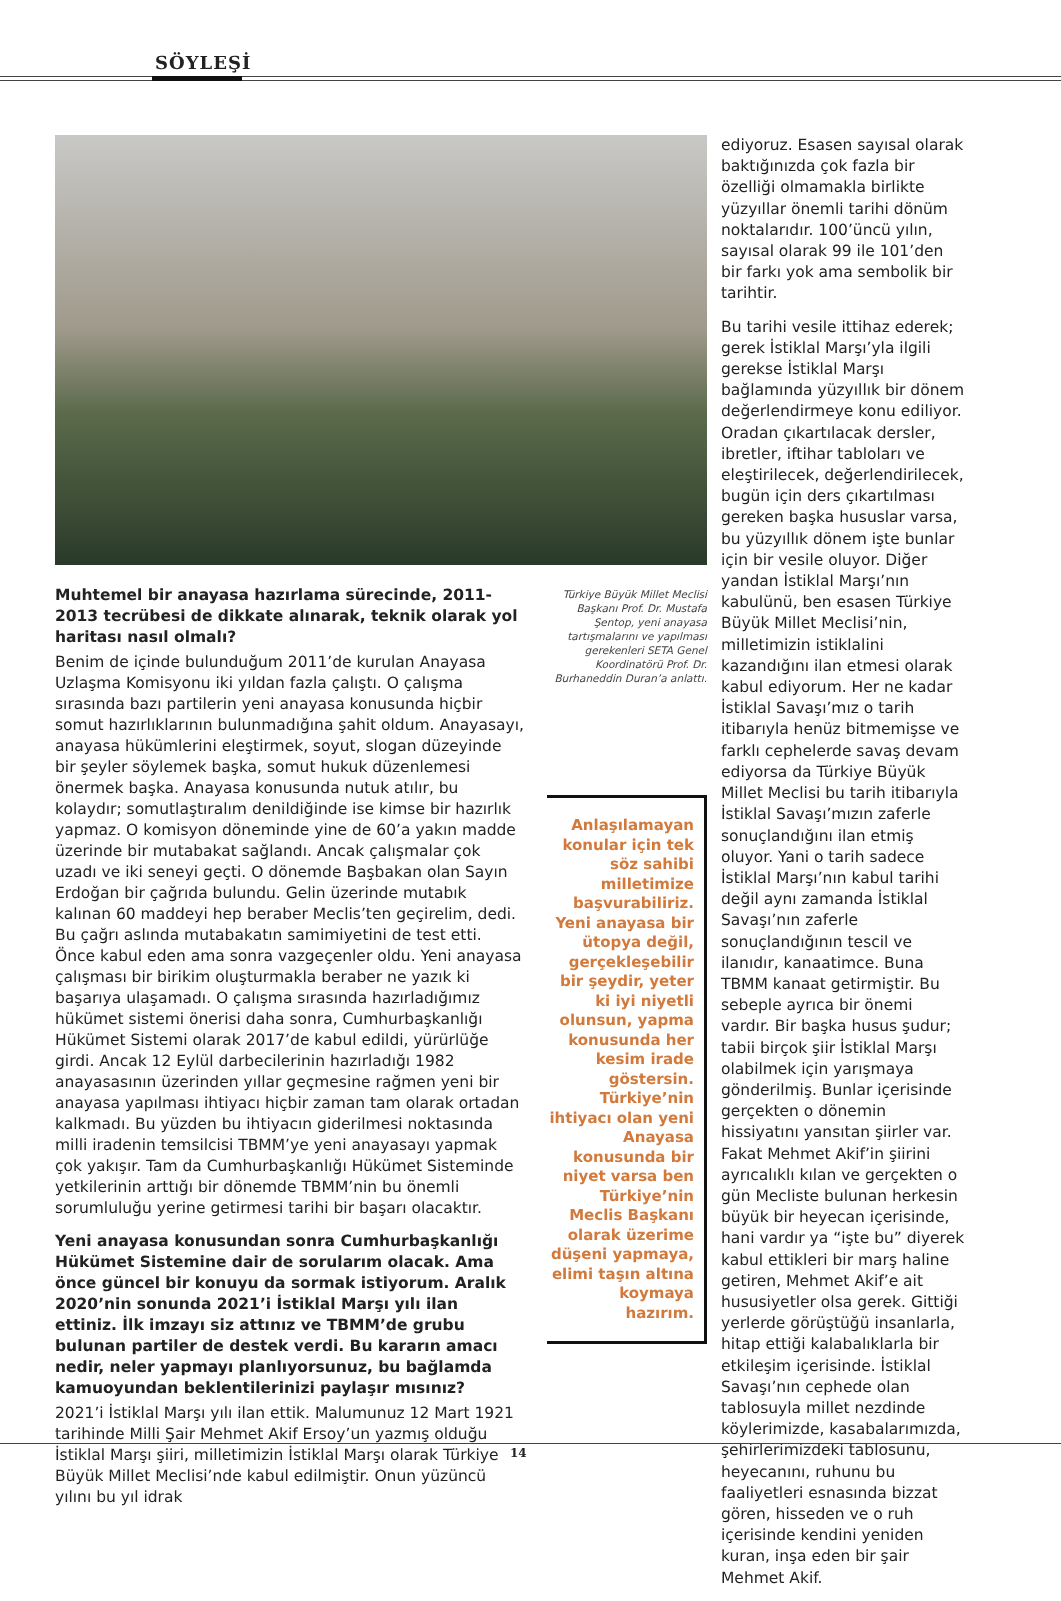SÖYLEŞİ
Muhtemel bir anayasa hazırlama sürecinde, 2011-2013 tecrübesi de dikkate alınarak, teknik olarak yol haritası nasıl olmalı?
Benim de içinde bulunduğum 2011’de kurulan Anayasa Uzlaşma Komisyonu iki yıldan fazla çalıştı. O çalışma sırasında bazı partilerin yeni anayasa konusunda hiçbir somut hazırlıklarının bulunmadığına şahit oldum. Anayasayı, anayasa hükümlerini eleştirmek, soyut, slogan düzeyinde bir şeyler söylemek başka, somut hukuk düzenlemesi önermek başka. Anayasa konusunda nutuk atılır, bu kolaydır; somutlaştıralım denildiğinde ise kimse bir hazırlık yapmaz. O komisyon döneminde yine de 60’a yakın madde üzerinde bir mutabakat sağlandı. Ancak çalışmalar çok uzadı ve iki seneyi geçti. O dönemde Başbakan olan Sayın Erdoğan bir çağrıda bulundu. Gelin üzerinde mutabık kalınan 60 maddeyi hep beraber Meclis’ten geçirelim, dedi. Bu çağrı aslında mutabakatın samimiyetini de test etti. Önce kabul eden ama sonra vazgeçenler oldu. Yeni anayasa çalışması bir birikim oluşturmakla beraber ne yazık ki başarıya ulaşamadı. O çalışma sırasında hazırladığımız hükümet sistemi önerisi daha sonra, Cumhurbaşkanlığı Hükümet Sistemi olarak 2017’de kabul edildi, yürürlüğe girdi. Ancak 12 Eylül darbecilerinin hazırladığı 1982 anayasasının üzerinden yıllar geçmesine rağmen yeni bir anayasa yapılması ihtiyacı hiçbir zaman tam olarak ortadan kalkmadı. Bu yüzden bu ihtiyacın giderilmesi noktasında milli iradenin temsilcisi TBMM’ye yeni anayasayı yapmak çok yakışır. Tam da Cumhurbaşkanlığı Hükümet Sisteminde yetkilerinin arttığı bir dönemde TBMM’nin bu önemli sorumluluğu yerine getirmesi tarihi bir başarı olacaktır.
Yeni anayasa konusundan sonra Cumhurbaşkanlığı Hükümet Sistemine dair de sorularım olacak. Ama önce güncel bir konuyu da sormak istiyorum. Aralık 2020’nin sonunda 2021’i İstiklal Marşı yılı ilan ettiniz. İlk imzayı siz attınız ve TBMM’de grubu bulunan partiler de destek verdi. Bu kararın amacı nedir, neler yapmayı planlıyorsunuz, bu bağlamda kamuoyundan beklentilerinizi paylaşır mısınız?
2021’i İstiklal Marşı yılı ilan ettik. Malumunuz 12 Mart 1921 tarihinde Milli Şair Mehmet Akif Ersoy’un yazmış olduğu İstiklal Marşı şiiri, milletimizin İstiklal Marşı olarak Türkiye Büyük Millet Meclisi’nde kabul edilmiştir. Onun yüzüncü yılını bu yıl idrak
Türkiye Büyük Millet Meclisi Başkanı Prof. Dr. Mustafa Şentop, yeni anayasa tartışmalarını ve yapılması gerekenleri SETA Genel Koordinatörü Prof. Dr. Burhaneddin Duran’a anlattı.
Anlaşılamayan konular için tek söz sahibi milletimize başvurabiliriz. Yeni anayasa bir ütopya değil, gerçekleşebilir bir şeydir, yeter ki iyi niyetli olunsun, yapma konusunda her kesim irade göstersin. Türkiye’nin ihtiyacı olan yeni Anayasa konusunda bir niyet varsa ben Türkiye’nin Meclis Başkanı olarak üzerime düşeni yapmaya, elimi taşın altına koymaya hazırım.
ediyoruz. Esasen sayısal olarak baktığınızda çok fazla bir özelliği olmamakla birlikte yüzyıllar önemli tarihi dönüm noktalarıdır. 100’üncü yılın, sayısal olarak 99 ile 101’den bir farkı yok ama sembolik bir tarihtir.
Bu tarihi vesile ittihaz ederek; gerek İstiklal Marşı’yla ilgili gerekse İstiklal Marşı bağlamında yüzyıllık bir dönem değerlendirmeye konu ediliyor. Oradan çıkartılacak dersler, ibretler, iftihar tabloları ve eleştirilecek, değerlendirilecek, bugün için ders çıkartılması gereken başka hususlar varsa, bu yüzyıllık dönem işte bunlar için bir vesile oluyor. Diğer yandan İstiklal Marşı’nın kabulünü, ben esasen Türkiye Büyük Millet Meclisi’nin, milletimizin istiklalini kazandığını ilan etmesi olarak kabul ediyorum. Her ne kadar İstiklal Savaşı’mız o tarih itibarıyla henüz bitmemişse ve farklı cephelerde savaş devam ediyorsa da Türkiye Büyük Millet Meclisi bu tarih itibarıyla İstiklal Savaşı’mızın zaferle sonuçlandığını ilan etmiş oluyor. Yani o tarih sadece İstiklal Marşı’nın kabul tarihi değil aynı zamanda İstiklal Savaşı’nın zaferle sonuçlandığının tescil ve ilanıdır, kanaatimce. Buna TBMM kanaat getirmiştir. Bu sebeple ayrıca bir önemi vardır. Bir başka husus şudur; tabii birçok şiir İstiklal Marşı olabilmek için yarışmaya gönderilmiş. Bunlar içerisinde gerçekten o dönemin hissiyatını yansıtan şiirler var. Fakat Mehmet Akif’in şiirini ayrıcalıklı kılan ve gerçekten o gün Mecliste bulunan herkesin büyük bir heyecan içerisinde, hani vardır ya “işte bu” diyerek kabul ettikleri bir marş haline getiren, Mehmet Akif’e ait hususiyetler olsa gerek. Gittiği yerlerde görüştüğü insanlarla, hitap ettiği kalabalıklarla bir etkileşim içerisinde. İstiklal Savaşı’nın cephede olan tablosuyla millet nezdinde köylerimizde, kasabalarımızda, şehirlerimizdeki tablosunu, heyecanını, ruhunu bu faaliyetleri esnasında bizzat gören, hisseden ve o ruh içerisinde kendini yeniden kuran, inşa eden bir şair Mehmet Akif.
14